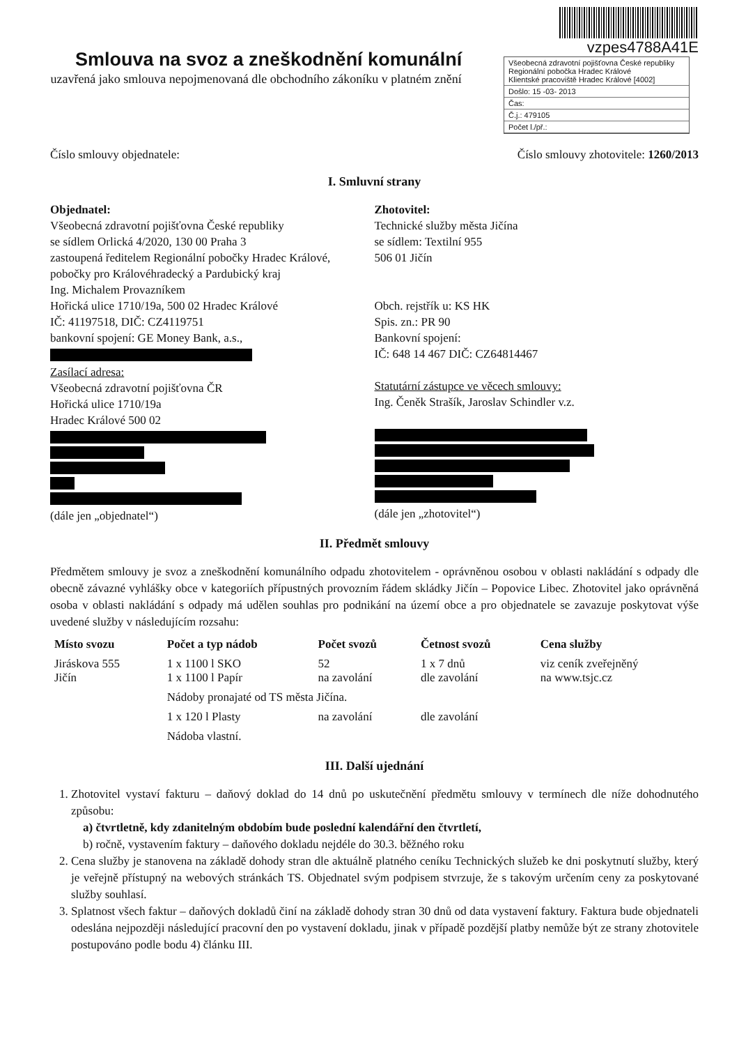Smlouva na svoz a zneškodnění komunální
uzavřená jako smlouva nepojmenovaná dle obchodního zákoníku v platném znění
vzpes4788A41E
Všeobecná zdravotní pojišťovna České republiky
Regionální pobočka Hradec Králové
Klientské pracoviště Hradec Králové [4002]
Došlo: 15 -03- 2013
Čas:
Č.j.: 479105
Počet l./př.:
Číslo smlouvy objednatele: Číslo smlouvy zhotovitele: 1260/2013
I. Smluvní strany
Objednatel:
Všeobecná zdravotní pojišťovna České republiky
se sídlem Orlická 4/2020, 130 00 Praha 3
zastoupená ředitelem Regionální pobočky Hradec Králové,
pobočky pro Královéhradecký a Pardubický kraj
Ing. Michalem Provazníkem
Hořická ulice 1710/19a, 500 02 Hradec Králové
IČ: 41197518, DIČ: CZ4119751
bankovní spojení: GE Money Bank, a.s.,
Zasílací adresa:
Všeobecná zdravotní pojišťovna ČR
Hořická ulice 1710/19a
Hradec Králové 500 02
(dále jen „objednatel“)
Zhotovitel:
Technické služby města Jičína
se sídlem: Textilní 955
506 01 Jičín
Obch. rejstřík u: KS HK
Spis. zn.: PR 90
Bankovní spojení:
IČ: 648 14 467 DIČ: CZ64814467
Statutární zástupce ve věcech smlouvy:
Ing. Čeněk Strašík, Jaroslav Schindler v.z.
(dále jen „zhotovitel“)
II. Předmět smlouvy
Předmětem smlouvy je svoz a zneškodnění komunálního odpadu zhotovitelem - oprávněnou osobou v oblasti nakládání s odpady dle obecně závazné vyhlášky obce v kategoriích přípustných provozním řádem skládky Jičín – Popovice Libec. Zhotovitel jako oprávněná osoba v oblasti nakládání s odpady má udělen souhlas pro podnikání na území obce a pro objednatele se zavazuje poskytovat výše uvedené služby v následujícím rozsahu:
| Místo svozu | Počet a typ nádob | Počet svozů | Četnost svozů | Cena služby |
| --- | --- | --- | --- | --- |
| Jiráskova 555 Jičín | 1 x 1100 l SKO 1 x 1100 l Papír | 52 na zavolání | 1 x 7 dnů dle zavolání | viz ceník zveřejněný na www.tsjc.cz |
| | Nádoby pronajaté od TS města Jičína. | | | |
| | 1 x 120 l Plasty | na zavolání | dle zavolání | |
| | Nádoba vlastní. | | | |
III. Další ujednání
1. Zhotovitel vystaví fakturu – daňový doklad do 14 dnů po uskutečnění předmětu smlouvy v termínech dle níže dohodnutého způsobu:
a) čtvrtletně, kdy zdanitelným obdobím bude poslední kalendářní den čtvrtletí,
b) ročně, vystavením faktury – daňového dokladu nejdéle do 30.3. běžného roku
2. Cena služby je stanovena na základě dohody stran dle aktuálně platného ceníku Technických služeb ke dni poskytnutí služby, který je veřejně přístupný na webových stránkách TS. Objednatel svým podpisem stvrzuje, že s takovým určením ceny za poskytované služby souhlasí.
3. Splatnost všech faktur – daňových dokladů činí na základě dohody stran 30 dnů od data vystavení faktury. Faktura bude objednateli odeslána nejpozději následující pracovní den po vystavení dokladu, jinak v případě pozdější platby nemůže být ze strany zhotovitele postupováno podle bodu 4) článku III.